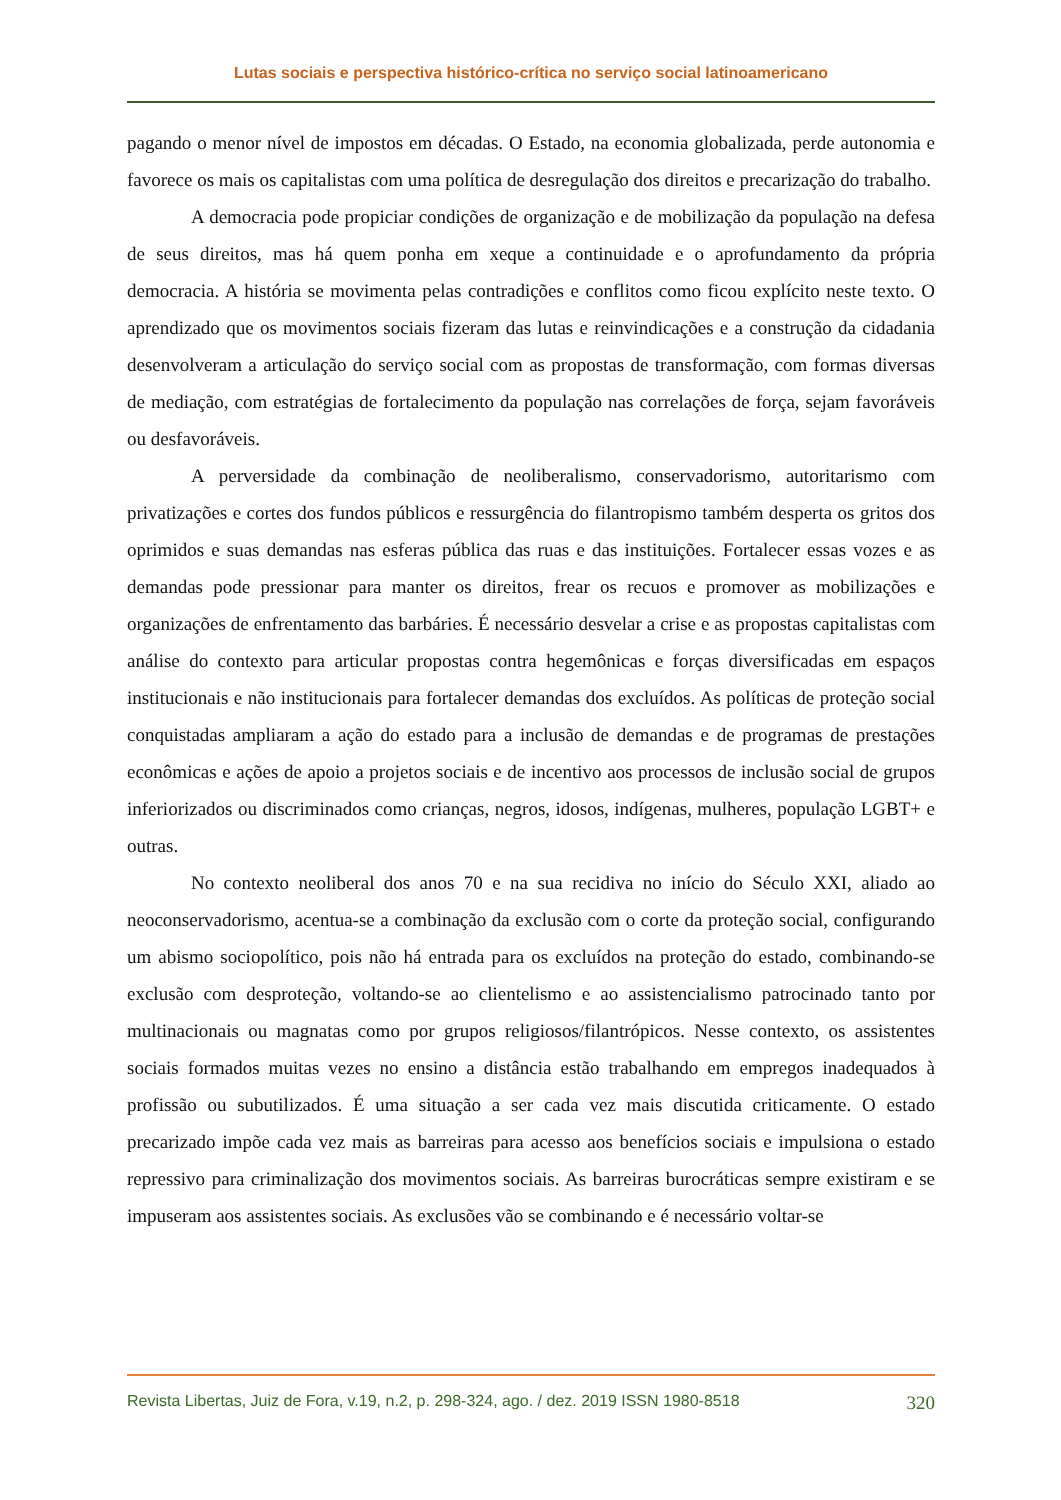Lutas sociais e perspectiva histórico-crítica no serviço social latinoamericano
pagando o menor nível de impostos em décadas. O Estado, na economia globalizada, perde autonomia e favorece os mais os capitalistas com uma política de desregulação dos direitos e precarização do trabalho.
A democracia pode propiciar condições de organização e de mobilização da população na defesa de seus direitos, mas há quem ponha em xeque a continuidade e o aprofundamento da própria democracia. A história se movimenta pelas contradições e conflitos como ficou explícito neste texto. O aprendizado que os movimentos sociais fizeram das lutas e reinvindicações e a construção da cidadania desenvolveram a articulação do serviço social com as propostas de transformação, com formas diversas de mediação, com estratégias de fortalecimento da população nas correlações de força, sejam favoráveis ou desfavoráveis.
A perversidade da combinação de neoliberalismo, conservadorismo, autoritarismo com privatizações e cortes dos fundos públicos e ressurgência do filantropismo também desperta os gritos dos oprimidos e suas demandas nas esferas pública das ruas e das instituições. Fortalecer essas vozes e as demandas pode pressionar para manter os direitos, frear os recuos e promover as mobilizações e organizações de enfrentamento das barbáries. É necessário desvelar a crise e as propostas capitalistas com análise do contexto para articular propostas contra hegemônicas e forças diversificadas em espaços institucionais e não institucionais para fortalecer demandas dos excluídos. As políticas de proteção social conquistadas ampliaram a ação do estado para a inclusão de demandas e de programas de prestações econômicas e ações de apoio a projetos sociais e de incentivo aos processos de inclusão social de grupos inferiorizados ou discriminados como crianças, negros, idosos, indígenas, mulheres, população LGBT+ e outras.
No contexto neoliberal dos anos 70 e na sua recidiva no início do Século XXI, aliado ao neoconservadorismo, acentua-se a combinação da exclusão com o corte da proteção social, configurando um abismo sociopolítico, pois não há entrada para os excluídos na proteção do estado, combinando-se exclusão com desproteção, voltando-se ao clientelismo e ao assistencialismo patrocinado tanto por multinacionais ou magnatas como por grupos religiosos/filantrópicos. Nesse contexto, os assistentes sociais formados muitas vezes no ensino a distância estão trabalhando em empregos inadequados à profissão ou subutilizados. É uma situação a ser cada vez mais discutida criticamente. O estado precarizado impõe cada vez mais as barreiras para acesso aos benefícios sociais e impulsiona o estado repressivo para criminalização dos movimentos sociais. As barreiras burocráticas sempre existiram e se impuseram aos assistentes sociais. As exclusões vão se combinando e é necessário voltar-se
Revista Libertas, Juiz de Fora, v.19, n.2, p. 298-324, ago. / dez. 2019 ISSN 1980-8518 320